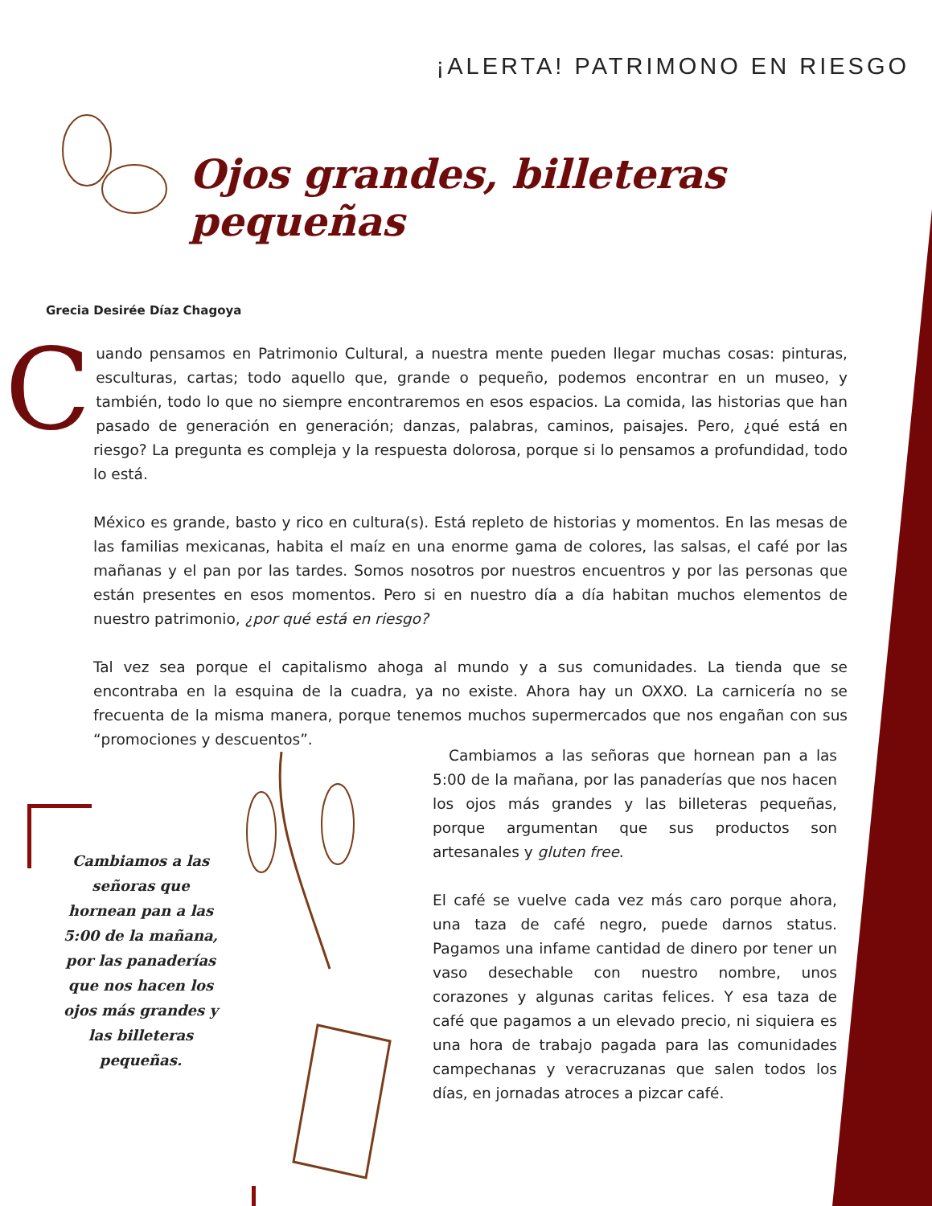¡ALERTA! PATRIMONO EN RIESGO
Ojos grandes, billeteras pequeñas
Grecia Desirée Díaz Chagoya
Cuando pensamos en Patrimonio Cultural, a nuestra mente pueden llegar muchas cosas: pinturas, esculturas, cartas; todo aquello que, grande o pequeño, podemos encontrar en un museo, y también, todo lo que no siempre encontraremos en esos espacios. La comida, las historias que han pasado de generación en generación; danzas, palabras, caminos, paisajes. Pero, ¿qué está en riesgo? La pregunta es compleja y la respuesta dolorosa, porque si lo pensamos a profundidad, todo lo está.
México es grande, basto y rico en cultura(s). Está repleto de historias y momentos. En las mesas de las familias mexicanas, habita el maíz en una enorme gama de colores, las salsas, el café por las mañanas y el pan por las tardes. Somos nosotros por nuestros encuentros y por las personas que están presentes en esos momentos. Pero si en nuestro día a día habitan muchos elementos de nuestro patrimonio, ¿por qué está en riesgo?
Tal vez sea porque el capitalismo ahoga al mundo y a sus comunidades. La tienda que se encontraba en la esquina de la cuadra, ya no existe. Ahora hay un OXXO. La carnicería no se frecuenta de la misma manera, porque tenemos muchos supermercados que nos engañan con sus “promociones y descuentos”.
Cambiamos a las señoras que hornean pan a las 5:00 de la mañana, por las panaderías que nos hacen los ojos más grandes y las billeteras pequeñas.
Cambiamos a las señoras que hornean pan a las 5:00 de la mañana, por las panaderías que nos hacen los ojos más grandes y las billeteras pequeñas, porque argumentan que sus productos son artesanales y gluten free.
El café se vuelve cada vez más caro porque ahora, una taza de café negro, puede darnos status. Pagamos una infame cantidad de dinero por tener un vaso desechable con nuestro nombre, unos corazones y algunas caritas felices. Y esa taza de café que pagamos a un elevado precio, ni siquiera es una hora de trabajo pagada para las comunidades campechanas y veracruzanas que salen todos los días, en jornadas atroces a pizcar café.